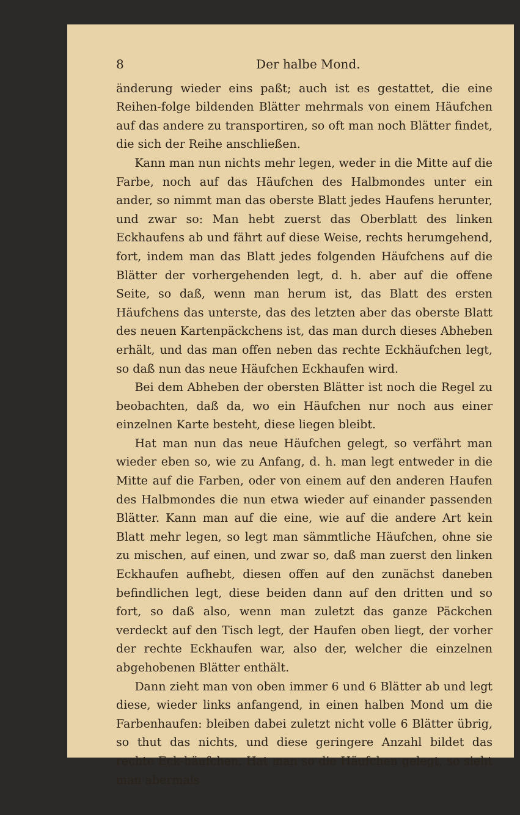8 Der halbe Mond.
änderung wieder eins paßt; auch ist es gestattet, die eine Reihen-folge bildenden Blätter mehrmals von einem Häufchen auf das andere zu transportiren, so oft man noch Blätter findet, die sich der Reihe anschließen.
Kann man nun nichts mehr legen, weder in die Mitte auf die Farbe, noch auf das Häufchen des Halbmondes unter ein ander, so nimmt man das oberste Blatt jedes Haufens herunter, und zwar so: Man hebt zuerst das Oberblatt des linken Eckhaufens ab und fährt auf diese Weise, rechts herumgehend, fort, indem man das Blatt jedes folgenden Häufchens auf die Blätter der vorhergehenden legt, d. h. aber auf die offene Seite, so daß, wenn man herum ist, das Blatt des ersten Häufchens das unterste, das des letzten aber das oberste Blatt des neuen Kartenpäckchens ist, das man durch dieses Abheben erhält, und das man offen neben das rechte Eckhäufchen legt, so daß nun das neue Häufchen Eckhaufen wird.
Bei dem Abheben der obersten Blätter ist noch die Regel zu beobachten, daß da, wo ein Häufchen nur noch aus einer einzelnen Karte besteht, diese liegen bleibt.
Hat man nun das neue Häufchen gelegt, so verfährt man wieder eben so, wie zu Anfang, d. h. man legt entweder in die Mitte auf die Farben, oder von einem auf den anderen Haufen des Halbmondes die nun etwa wieder auf einander passenden Blätter. Kann man auf die eine, wie auf die andere Art kein Blatt mehr legen, so legt man sämmtliche Häufchen, ohne sie zu mischen, auf einen, und zwar so, daß man zuerst den linken Eckhaufen aufhebt, diesen offen auf den zunächst daneben befindlichen legt, diese beiden dann auf den dritten und so fort, so daß also, wenn man zuletzt das ganze Päckchen verdeckt auf den Tisch legt, der Haufen oben liegt, der vorher der rechte Eckhaufen war, also der, welcher die einzelnen abgehobenen Blätter enthält.
Dann zieht man von oben immer 6 und 6 Blätter ab und legt diese, wieder links anfangend, in einen halben Mond um die Farbenhaufen: bleiben dabei zuletzt nicht volle 6 Blätter übrig, so thut das nichts, und diese geringere Anzahl bildet das rechte Eck-häufchen. Hat man so die Häufchen gelegt, so sieht man abermals